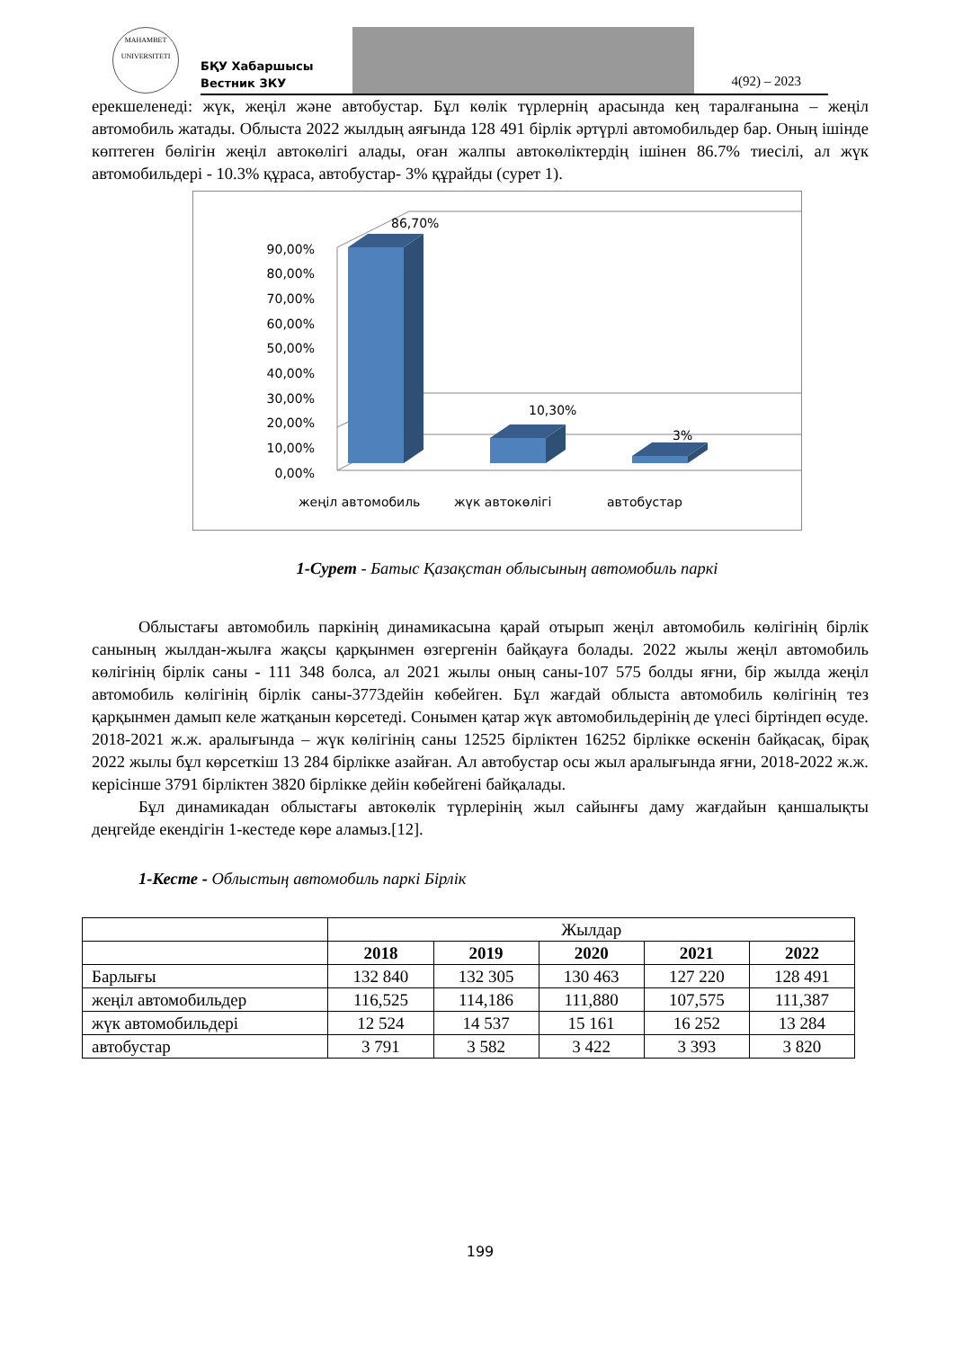MAHAMBET
UNIVERSITETI
БҚУ Хабаршысы
Вестник ЗКУ
4(92) – 2023
ерекшеленеді: жүк, жеңіл және автобустар. Бұл көлік түрлернің арасында кең таралғанына – жеңіл автомобиль жатады. Облыста 2022 жылдың аяғында 128 491 бірлік әртүрлі автомобильдер бар. Оның ішінде көптеген бөлігін жеңіл автокөлігі алады, оған жалпы автокөліктердің ішінен 86.7% тиесілі, ал жүк автомобильдері - 10.3% құраса, автобустар- 3% құрайды (сурет 1).
0,00%
10,00%
20,00%
30,00%
40,00%
50,00%
60,00%
70,00%
80,00%
90,00%
86,70%
10,30%
3%
жеңіл автомобиль
жүк автокөлігі
автобустар
1-Сурет - Батыс Қазақстан облысының автомобиль паркі
Облыстағы автомобиль паркінің динамикасына қарай отырып жеңіл автомобиль көлігінің бірлік санының жылдан-жылға жақсы қарқынмен өзгергенін байқауға болады. 2022 жылы жеңіл автомобиль көлігінің бірлік саны - 111 348 болса, ал 2021 жылы оның саны-107 575 болды яғни, бір жылда жеңіл автомобиль көлігінің бірлік саны-3773дейін көбейген. Бұл жағдай облыста автомобиль көлігінің тез қарқынмен дамып келе жатқанын көрсетеді. Сонымен қатар жүк автомобильдерінің де үлесі біртіндеп өсуде. 2018-2021 ж.ж. аралығында – жүк көлігінің саны 12525 бірліктен 16252 бірлікке өскенін байқасақ, бірақ 2022 жылы бұл көрсеткіш 13 284 бірлікке азайған. Ал автобустар осы жыл аралығында яғни, 2018-2022 ж.ж. керісінше 3791 бірліктен 3820 бірлікке дейін көбейгені байқалады.
Бұл динамикадан облыстағы автокөлік түрлерінің жыл сайынғы даму жағдайын қаншалықты деңгейде екендігін 1-кестеде көре аламыз.[12].
1-Кесте - Облыстың автомобиль паркі Бірлік
| | Жылдар | | | | |
| | 2018 | 2019 | 2020 | 2021 | 2022 |
| Барлығы | 132 840 | 132 305 | 130 463 | 127 220 | 128 491 |
| жеңіл автомобильдер | 116,525 | 114,186 | 111,880 | 107,575 | 111,387 |
| жүк автомобильдері | 12 524 | 14 537 | 15 161 | 16 252 | 13 284 |
| автобустар | 3 791 | 3 582 | 3 422 | 3 393 | 3 820 |
199